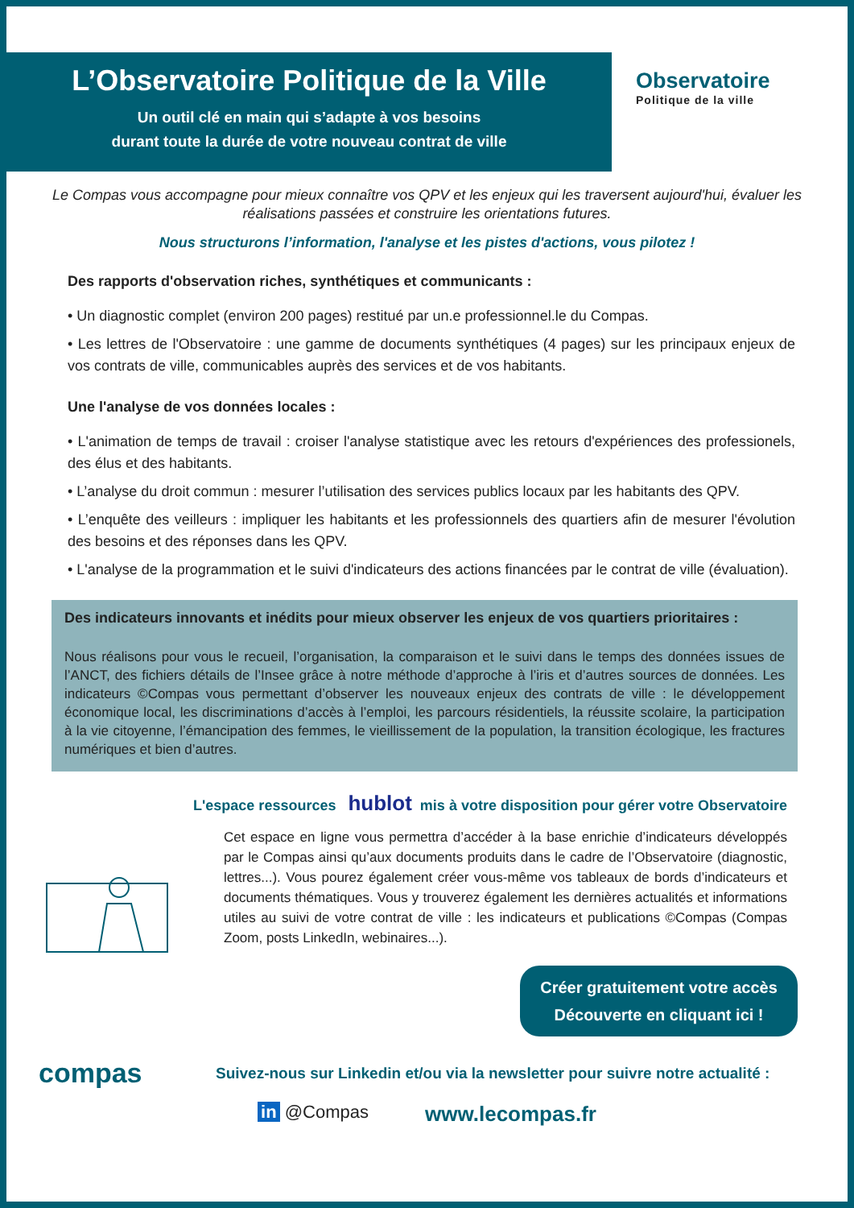L’Observatoire Politique de la Ville
Un outil clé en main qui s’adapte à vos besoins
durant toute la durée de votre nouveau contrat de ville
Observatoire
Politique de la ville
Le Compas vous accompagne pour mieux connaître vos QPV et les enjeux qui les traversent aujourd'hui, évaluer les réalisations passées et construire les orientations futures.
Nous structurons l’information, l'analyse et les pistes d'actions, vous pilotez !
Des rapports d'observation riches, synthétiques et communicants :
• Un diagnostic complet (environ 200 pages) restitué par un.e professionnel.le du Compas.
• Les lettres de l'Observatoire : une gamme de documents synthétiques (4 pages) sur les principaux enjeux de vos contrats de ville, communicables auprès des services et de vos habitants.
Une l'analyse de vos données locales :
• L'animation de temps de travail : croiser l'analyse statistique avec les retours d'expériences des professionels, des élus et des habitants.
• L’analyse du droit commun : mesurer l’utilisation des services publics locaux par les habitants des QPV.
• L’enquête des veilleurs : impliquer les habitants et les professionnels des quartiers afin de mesurer l'évolution des besoins et des réponses dans les QPV.
• L'analyse de la programmation et le suivi d'indicateurs des actions financées par le contrat de ville (évaluation).
Des indicateurs innovants et inédits pour mieux observer les enjeux de vos quartiers prioritaires :
Nous réalisons pour vous le recueil, l’organisation, la comparaison et le suivi dans le temps des données issues de l’ANCT, des fichiers détails de l’Insee grâce à notre méthode d’approche à l’iris et d’autres sources de données. Les indicateurs ©Compas vous permettant d’observer les nouveaux enjeux des contrats de ville : le développement économique local, les discriminations d’accès à l’emploi, les parcours résidentiels, la réussite scolaire, la participation à la vie citoyenne, l’émancipation des femmes, le vieillissement de la population, la transition écologique, les fractures numériques et bien d’autres.
L'espace ressources hublot mis à votre disposition pour gérer votre Observatoire
Cet espace en ligne vous permettra d’accéder à la base enrichie d’indicateurs développés par le Compas ainsi qu’aux documents produits dans le cadre de l’Observatoire (diagnostic, lettres...). Vous pourez également créer vous-même vos tableaux de bords d’indicateurs et documents thématiques. Vous y trouverez également les dernières actualités et informations utiles au suivi de votre contrat de ville : les indicateurs et publications ©Compas (Compas Zoom, posts LinkedIn, webinaires...).
Créer gratuitement votre accès
Découverte en cliquant ici !
compas
Suivez-nous sur Linkedin et/ou via la newsletter pour suivre notre actualité :
in @Compas www.lecompas.fr